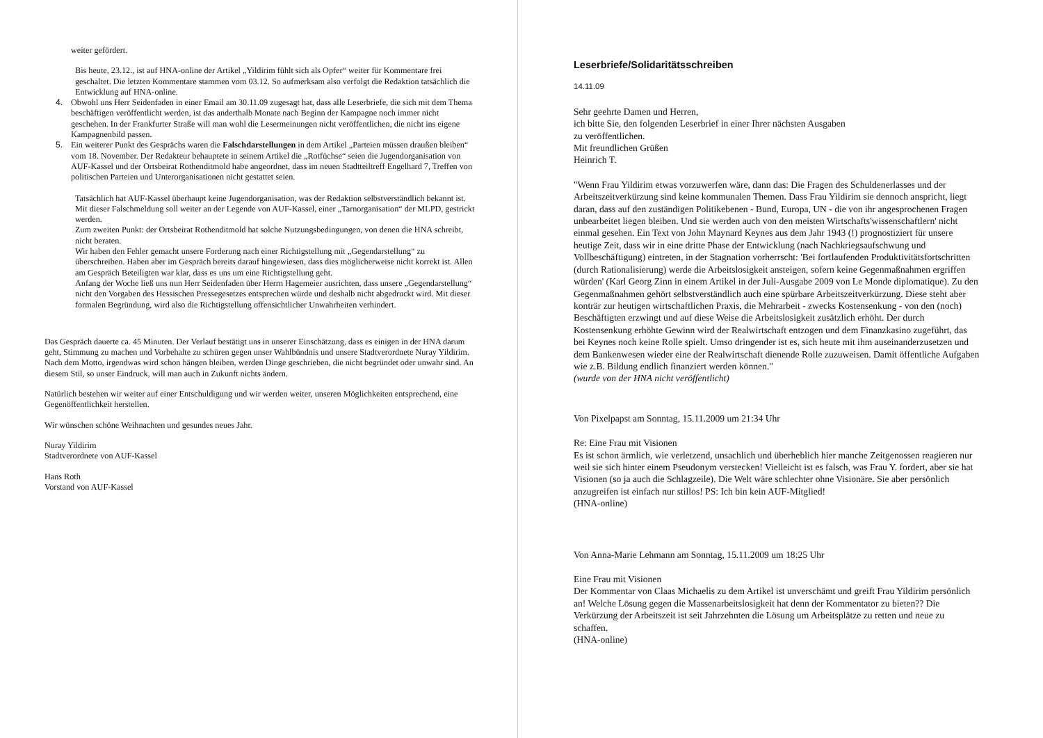weiter gefördert.
Bis heute, 23.12., ist auf HNA-online der Artikel „Yildirim fühlt sich als Opfer“ weiter für Kommentare frei geschaltet. Die letzten Kommentare stammen vom 03.12. So aufmerksam also verfolgt die Redaktion tatsächlich die Entwicklung auf HNA-online.
4. Obwohl uns Herr Seidenfaden in einer Email am 30.11.09 zugesagt hat, dass alle Leserbriefe, die sich mit dem Thema beschäftigen veröffentlicht werden, ist das anderthalb Monate nach Beginn der Kampagne noch immer nicht geschehen. In der Frankfurter Straße will man wohl die Lesermeinungen nicht veröffentlichen, die nicht ins eigene Kampagnenbild passen.
5. Ein weiterer Punkt des Gesprächs waren die Falschdarstellungen in dem Artikel „Parteien müssen draußen bleiben“ vom 18. November. Der Redakteur behauptete in seinem Artikel die „Rotfüchse“ seien die Jugendorganisation von AUF-Kassel und der Ortsbeirat Rothenditmold habe angeordnet, dass im neuen Stadtteiltreff Engelhard 7, Treffen von politischen Parteien und Unterorganisationen nicht gestattet seien.
Tatsächlich hat AUF-Kassel überhaupt keine Jugendorganisation, was der Redaktion selbstverständlich bekannt ist. Mit dieser Falschmeldung soll weiter an der Legende von AUF-Kassel, einer „Tarnorganisation“ der MLPD, gestrickt werden.
Zum zweiten Punkt: der Ortsbeirat Rothenditmold hat solche Nutzungsbedingungen, von denen die HNA schreibt, nicht beraten.
Wir haben den Fehler gemacht unsere Forderung nach einer Richtigstellung mit „Gegendarstellung“ zu überschreiben. Haben aber im Gespräch bereits darauf hingewiesen, dass dies möglicherweise nicht korrekt ist. Allen am Gespräch Beteiligten war klar, dass es uns um eine Richtigstellung geht.
Anfang der Woche ließ uns nun Herr Seidenfaden über Herrn Hagemeier ausrichten, dass unsere „Gegendarstellung“ nicht den Vorgaben des Hessischen Pressegesetzes entsprechen würde und deshalb nicht abgedruckt wird. Mit dieser formalen Begründung, wird also die Richtigstellung offensichtlicher Unwahrheiten verhindert.
Das Gespräch dauerte ca. 45 Minuten. Der Verlauf bestätigt uns in unserer Einschätzung, dass es einigen in der HNA darum geht, Stimmung zu machen und Vorbehalte zu schüren gegen unser Wahlbündnis und unsere Stadtverordnete Nuray Yildirim. Nach dem Motto, irgendwas wird schon hängen bleiben, werden Dinge geschrieben, die nicht begründet oder unwahr sind. An diesem Stil, so unser Eindruck, will man auch in Zukunft nichts ändern.
Natürlich bestehen wir weiter auf einer Entschuldigung und wir werden weiter, unseren Möglichkeiten entsprechend, eine Gegenöffentlichkeit herstellen.
Wir wünschen schöne Weihnachten und gesundes neues Jahr.
Nuray Yildirim
Stadtverordnete von AUF-Kassel
Hans Roth
Vorstand von AUF-Kassel
Leserbriefe/Solidaritätsschreiben
14.11.09
Sehr geehrte Damen und Herren,
ich bitte Sie, den folgenden Leserbrief in einer Ihrer nächsten Ausgaben
zu veröffentlichen.
Mit freundlichen Grüßen
Heinrich T.
"Wenn Frau Yildirim etwas vorzuwerfen wäre, dann das: Die Fragen des Schuldenerlasses und der Arbeitszeitverkürzung sind keine kommunalen Themen. Dass Frau Yildirim sie dennoch anspricht, liegt daran, dass auf den zuständigen Politikebenen - Bund, Europa, UN - die von ihr angesprochenen Fragen unbearbeitet liegen bleiben. Und sie werden auch von den meisten Wirtschafts'wissenschaftlern' nicht einmal gesehen. Ein Text von John Maynard Keynes aus dem Jahr 1943 (!) prognostiziert für unsere heutige Zeit, dass wir in eine dritte Phase der Entwicklung (nach Nachkriegsaufschwung und Vollbeschäftigung) eintreten, in der Stagnation vorherrscht: 'Bei fortlaufenden Produktivitätsfortschritten (durch Rationalisierung) werde die Arbeitslosigkeit ansteigen, sofern keine Gegenmaßnahmen ergriffen würden' (Karl Georg Zinn in einem Artikel in der Juli-Ausgabe 2009 von Le Monde diplomatique). Zu den Gegenmaßnahmen gehört selbstverständlich auch eine spürbare Arbeitszeitverkürzung. Diese steht aber konträr zur heutigen wirtschaftlichen Praxis, die Mehrarbeit - zwecks Kostensenkung - von den (noch) Beschäftigten erzwingt und auf diese Weise die Arbeitslosigkeit zusätzlich erhöht. Der durch Kostensenkung erhöhte Gewinn wird der Realwirtschaft entzogen und dem Finanzkasino zugeführt, das bei Keynes noch keine Rolle spielt. Umso dringender ist es, sich heute mit ihm auseinanderzusetzen und dem Bankenwesen wieder eine der Realwirtschaft dienende Rolle zuzuweisen. Damit öffentliche Aufgaben wie z.B. Bildung endlich finanziert werden können."
(wurde von der HNA nicht veröffentlicht)
Von Pixelpapst am Sonntag, 15.11.2009 um 21:34 Uhr
Re: Eine Frau mit Visionen
Es ist schon ärmlich, wie verletzend, unsachlich und überheblich hier manche Zeitgenossen reagieren nur weil sie sich hinter einem Pseudonym verstecken! Vielleicht ist es falsch, was Frau Y. fordert, aber sie hat Visionen (so ja auch die Schlagzeile). Die Welt wäre schlechter ohne Visionäre. Sie aber persönlich anzugreifen ist einfach nur stillos! PS: Ich bin kein AUF-Mitglied!
(HNA-online)
Von Anna-Marie Lehmann am Sonntag, 15.11.2009 um 18:25 Uhr
Eine Frau mit Visionen
Der Kommentar von Claas Michaelis zu dem Artikel ist unverschämt und greift Frau Yildirim persönlich an! Welche Lösung gegen die Massenarbeitslosigkeit hat denn der Kommentator zu bieten?? Die Verkürzung der Arbeitszeit ist seit Jahrzehnten die Lösung um Arbeitsplätze zu retten und neue zu schaffen.
(HNA-online)